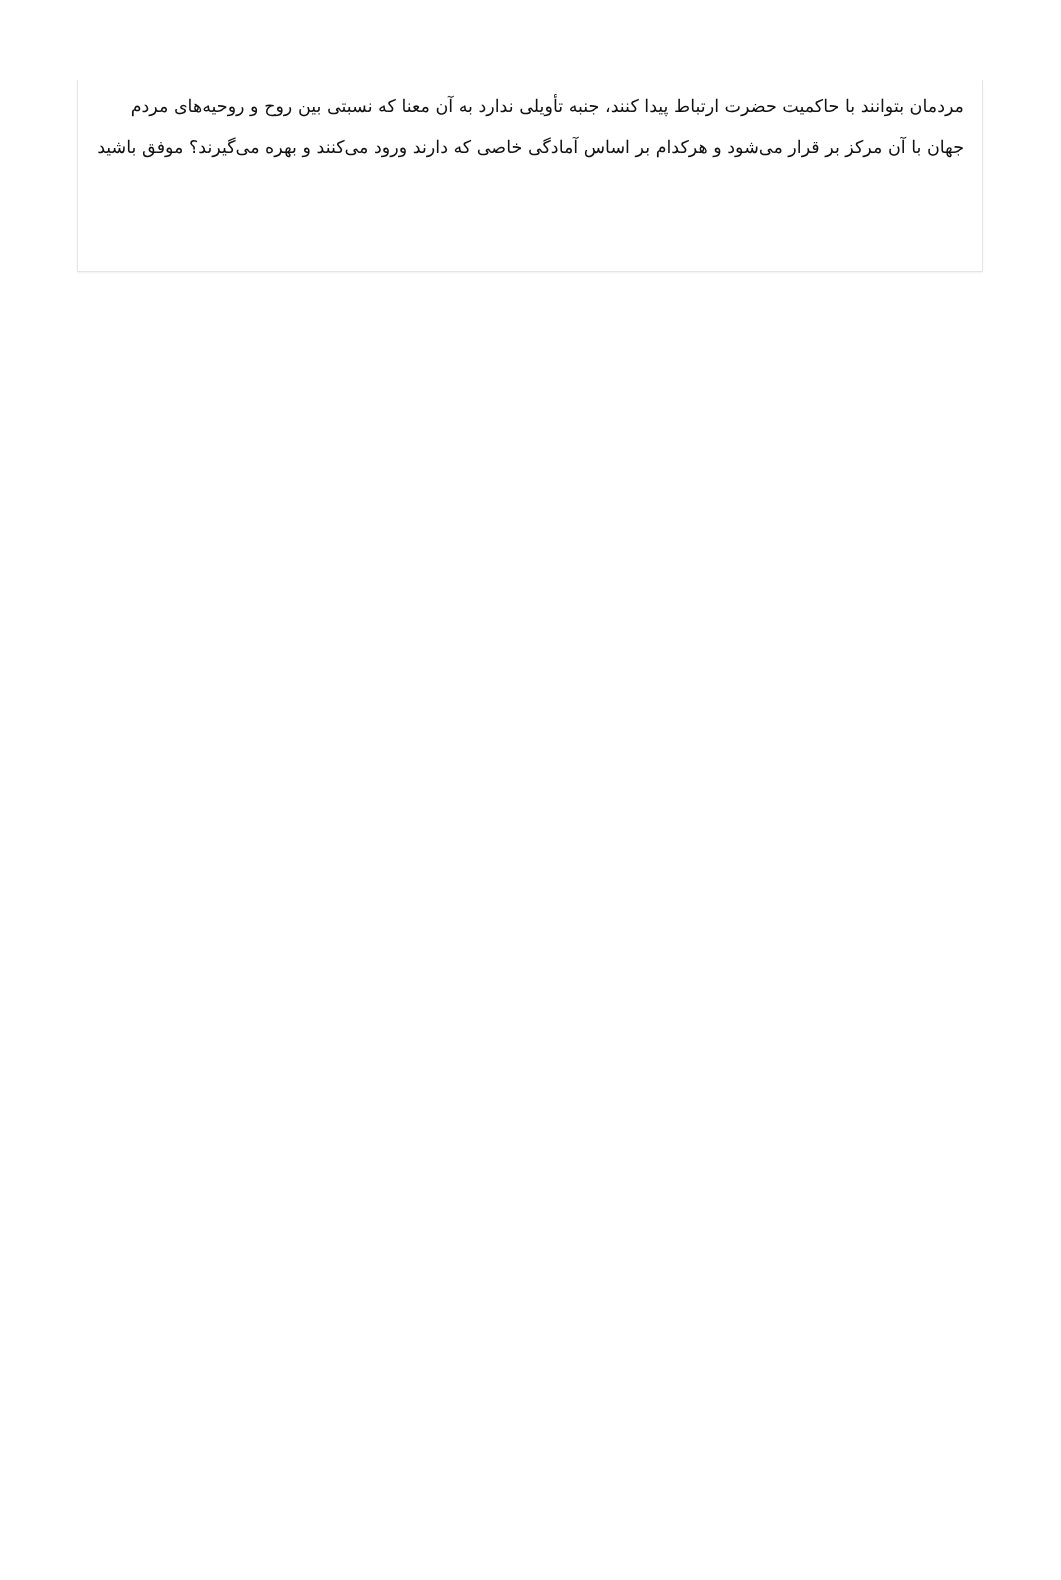مردمان بتوانند با حاکمیت حضرت ارتباط پیدا کنند، جنبه تأویلی ندارد به آن معنا که نسبتی بین روح و روحیه‌های مردم جهان با آن مرکز بر قرار می‌شود و هرکدام بر اساس آمادگی خاصی که دارند ورود می‌کنند و بهره می‌گیرند؟ موفق باشید